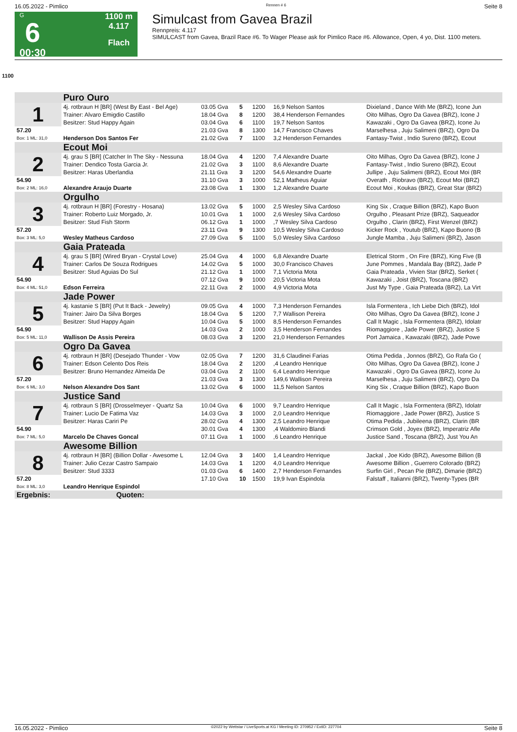16.05.2022 - Pimlico Rennen # 6 Seite 8
G
6
00:30
1100 m
4.117
Flach
Simulcast from Gavea Brazil
Rennpreis: 4.117
SIMULCAST from Gavea, Brazil Race #6. To Wager Please ask for Pimlico Race #6. Allowance, Open, 4 yo, Dist. 1100 meters.
1100
| | Puro Ouro | | | | | |
| 1 | 4j. rotbraun H [BR] (West By East - Bel Age) | 03.05 Gva | 5 | 1200 | 16,9 Nelson Santos | Dixieland , Dance With Me (BRZ), Icone Jun |
| | Trainer: Alvaro Emigdio Castillo | 18.04 Gva | 8 | 1200 | 38,4 Henderson Fernandes | Oito Milhas, Ogro Da Gavea (BRZ), Icone J |
| | Besitzer: Stud Happy Again | 03.04 Gva | 6 | 1100 | 19,7 Nelson Santos | Kawazaki , Ogro Da Gavea (BRZ), Icone Ju |
| 57.20 | | 21.03 Gva | 8 | 1300 | 14,7 Francisco Chaves | Marselhesa , Juju Salimeni (BRZ), Ogro Da |
| Box: 1 ML: 31,0 | Henderson Dos Santos Fer | 21.02 Gva | 7 | 1100 | 3,2 Henderson Fernandes | Fantasy-Twist , Indio Sureno (BRZ), Ecout |
| | Ecout Moi | | | | | |
| 2 | 4j. grau S [BR] (Catcher In The Sky - Nessuna | 18.04 Gva | 4 | 1200 | 7,4 Alexandre Duarte | Oito Milhas, Ogro Da Gavea (BRZ), Icone J |
| | Trainer: Dendico Tosta Garcia Jr. | 21.02 Gva | 3 | 1100 | 8,6 Alexandre Duarte | Fantasy-Twist , Indio Sureno (BRZ), Ecout |
| | Besitzer: Haras Uberlandia | 21.11 Gva | 3 | 1200 | 54,6 Alexandre Duarte | Jullipe , Juju Salimeni (BRZ), Ecout Moi (BR |
| 54.90 | | 31.10 Gva | 3 | 1000 | 52,1 Matheus Aguiar | Overath , Riobravo (BRZ), Ecout Moi (BRZ) |
| Box: 2 ML: 16,0 | Alexandre Araujo Duarte | 23.08 Gva | 1 | 1300 | 1,2 Alexandre Duarte | Ecout Moi , Koukas (BRZ), Great Star (BRZ) |
| | Orgulho | | | | | |
| 3 | 4j. rotbraun H [BR] (Forestry - Hosana) | 13.02 Gva | 5 | 1000 | 2,5 Wesley Silva Cardoso | King Six , Craque Billion (BRZ), Kapo Buon |
| | Trainer: Roberto Luiz Morgado, Jr. | 10.01 Gva | 1 | 1000 | 2,6 Wesley Silva Cardoso | Orgulho , Pleasant Prize (BRZ), Saqueador |
| | Besitzer: Stud Fish Storm | 06.12 Gva | 1 | 1000 | ,7 Wesley Silva Cardoso | Orgulho , Clarin (BRZ), First Wenzel (BRZ) |
| 57.20 | | 23.11 Gva | 9 | 1300 | 10,5 Wesley Silva Cardoso | Kicker Rock , Youtub (BRZ), Kapo Buono (B |
| Box: 3 ML: 5,0 | Wesley Matheus Cardoso | 27.09 Gva | 5 | 1100 | 5,0 Wesley Silva Cardoso | Jungle Mamba , Juju Salimeni (BRZ), Jason |
| | Gaia Prateada | | | | | |
| 4 | 4j. grau S [BR] (Wired Bryan - Crystal Love) | 25.04 Gva | 4 | 1000 | 6,8 Alexandre Duarte | Eletrical Storm , On Fire (BRZ), King Five (B |
| | Trainer: Carlos De Souza Rodrigues | 14.02 Gva | 5 | 1000 | 30,0 Francisco Chaves | June Pommes , Mandala Bay (BRZ), Jade P |
| | Besitzer: Stud Aguias Do Sul | 21.12 Gva | 1 | 1000 | 7,1 Victoria Mota | Gaia Prateada , Vivien Star (BRZ), Serket ( |
| 54.90 | | 07.12 Gva | 9 | 1000 | 20,5 Victoria Mota | Kawazaki , Joist (BRZ), Toscana (BRZ) |
| Box: 4 ML: 51,0 | Edson Ferreira | 22.11 Gva | 2 | 1000 | 4,9 Victoria Mota | Just My Type , Gaia Prateada (BRZ), La Virt |
| | Jade Power | | | | | |
| 5 | 4j. kastanie S [BR] (Put It Back - Jewelry) | 09.05 Gva | 4 | 1000 | 7,3 Henderson Fernandes | Isla Formentera , Ich Liebe Dich (BRZ), Idol |
| | Trainer: Jairo Da Silva Borges | 18.04 Gva | 5 | 1200 | 7,7 Wallison Pereira | Oito Milhas, Ogro Da Gavea (BRZ), Icone J |
| | Besitzer: Stud Happy Again | 10.04 Gva | 5 | 1000 | 8,5 Henderson Fernandes | Call It Magic , Isla Formentera (BRZ), Idolatr |
| 54.90 | | 14.03 Gva | 2 | 1000 | 3,5 Henderson Fernandes | Riomaggiore , Jade Power (BRZ), Justice S |
| Box: 5 ML: 11,0 | Wallison De Assis Pereira | 08.03 Gva | 3 | 1200 | 21,0 Henderson Fernandes | Port Jamaica , Kawazaki (BRZ), Jade Powe |
| | Ogro Da Gavea | | | | | |
| 6 | 4j. rotbraun H [BR] (Desejado Thunder - Vow | 02.05 Gva | 7 | 1200 | 31,6 Claudinei Farias | Otima Pedida , Jonnos (BRZ), Go Rafa Go ( |
| | Trainer: Edson Celento Dos Reis | 18.04 Gva | 2 | 1200 | ,4 Leandro Henrique | Oito Milhas, Ogro Da Gavea (BRZ), Icone J |
| | Besitzer: Bruno Hernandez Almeida De | 03.04 Gva | 2 | 1100 | 6,4 Leandro Henrique | Kawazaki , Ogro Da Gavea (BRZ), Icone Ju |
| 57.20 | | 21.03 Gva | 3 | 1300 | 149,6 Wallison Pereira | Marselhesa , Juju Salimeni (BRZ), Ogro Da |
| Box: 6 ML: 3,0 | Nelson Alexandre Dos Sant | 13.02 Gva | 6 | 1000 | 11,5 Nelson Santos | King Six , Craque Billion (BRZ), Kapo Buon |
| | Justice Sand | | | | | |
| 7 | 4j. rotbraun S [BR] (Drosselmeyer - Quartz Sa | 10.04 Gva | 6 | 1000 | 9,7 Leandro Henrique | Call It Magic , Isla Formentera (BRZ), Idolatr |
| | Trainer: Lucio De Fatima Vaz | 14.03 Gva | 3 | 1000 | 2,0 Leandro Henrique | Riomaggiore , Jade Power (BRZ), Justice S |
| | Besitzer: Haras Cariri Pe | 28.02 Gva | 4 | 1300 | 2,5 Leandro Henrique | Otima Pedida , Jubileena (BRZ), Clarin (BR |
| 54.90 | | 30.01 Gva | 4 | 1300 | ,4 Waldomiro Blandi | Crimson Gold , Joyex (BRZ), Imperatriz Afle |
| Box: 7 ML: 5,0 | Marcelo De Chaves Goncal | 07.11 Gva | 1 | 1000 | ,6 Leandro Henrique | Justice Sand , Toscana (BRZ), Just You An |
| | Awesome Billion | | | | | |
| 8 | 4j. rotbraun H [BR] (Billion Dollar - Awesome L | 12.04 Gva | 3 | 1400 | 1,4 Leandro Henrique | Jackal , Joe Kido (BRZ), Awesome Billion (B |
| | Trainer: Julio Cezar Castro Sampaio | 14.03 Gva | 1 | 1200 | 4,0 Leandro Henrique | Awesome Billion , Guerrero Colorado (BRZ) |
| | Besitzer: Stud 3333 | 01.03 Gva | 6 | 1400 | 2,7 Henderson Fernandes | Surfin Girl , Pecan Pie (BRZ), Dimarie (BRZ) |
| 57.20 | | 17.10 Gva | 10 | 1500 | 19,9 Ivan Espindola | Falstaff , Italianni (BRZ), Twenty-Types (BR |
| Box: 8 ML: 3,0 | Leandro Henrique Espindol | | | | | |
| Ergebnis: | Quoten: | | | | | |
16.05.2022 - Pimlico ©2022 by Wettstar / LiveSports.at KG / Meeting ID: 270952 / ExtID: 227704 Seite 8